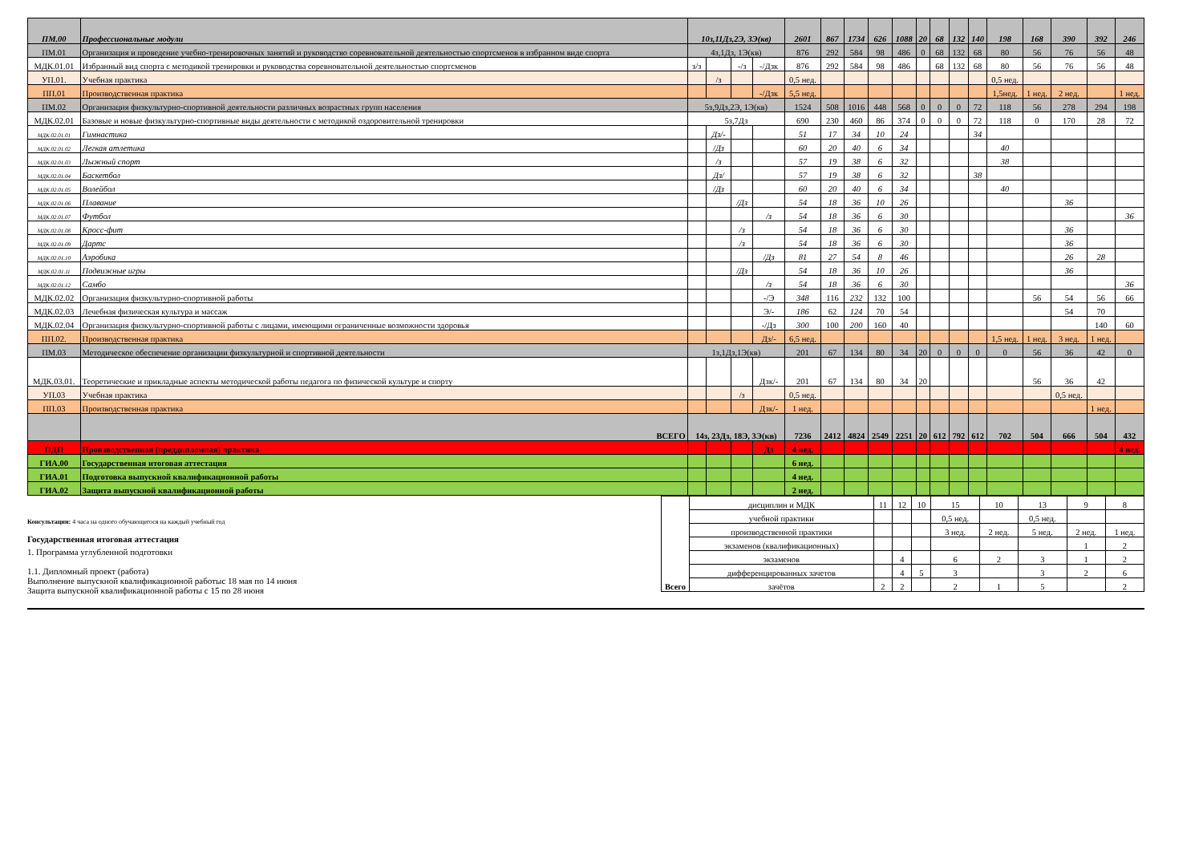| ПМ.00 | Профессиональные модули | 10з,11Дз,2Э, 3Э(кв) | | | | 2601 | 867 | 1734 | 626 | 1088 | 20 | 68 | 132 | 140 | 198 | 168 | 390 | 392 | 246 |
| ПМ.01 | Организация и проведение учебно-тренировочных занятий и руководство соревновательной деятельностью спортсменов в избранном виде спорта | 4з,1Дз, 1Э(кв) | | | | 876 | 292 | 584 | 98 | 486 | 0 | 68 | 132 | 68 | 80 | 56 | 76 | 56 | 48 |
| МДК.01.01 | Избранный вид спорта с методикой тренировки и руководства соревновательной деятельностью спортсменов | з/з | | -/з | -/Дзк | 876 | 292 | 584 | 98 | 486 | | 68 | 132 | 68 | 80 | 56 | 76 | 56 | 48 |
| УП.01. | Учебная практика | | /з | | | 0,5 нед. | | | | | | | | | 0,5 нед. | | | | |
| ПП.01 | Производственная практика | | | | -/Дзк | 5,5 нед. | | | | | | | | | 1,5нед. | 1 нед. | 2 нед. | | 1 нед. |
| ПМ.02 | Организация физкультурно-спортивной деятельности различных возрастных групп населения | 5з,9Дз,2Э, 1Э(кв) | | | | 1524 | 508 | 1016 | 448 | 568 | 0 | 0 | 0 | 72 | 118 | 56 | 278 | 294 | 198 |
| МДК.02.01 | Базовые и новые физкультурно-спортивные виды деятельности с методикой оздоровительной тренировки | 5з,7Дз | | | | 690 | 230 | 460 | 86 | 374 | 0 | 0 | 0 | 72 | 118 | 0 | 170 | 28 | 72 |
| МДК.02.01.01 | Гимнастика | | Дз/- | | | 51 | 17 | 34 | 10 | 24 | | | | 34 | | | | | |
| МДК.02.01.02 | Легкая атлетика | | /Дз | | | 60 | 20 | 40 | 6 | 34 | | | | | 40 | | | | |
| МДК.02.01.03 | Лыжный спорт | | /з | | | 57 | 19 | 38 | 6 | 32 | | | | | 38 | | | | |
| МДК.02.01.04 | Баскетбол | | Дз/ | | | 57 | 19 | 38 | 6 | 32 | | | | 38 | | | | | |
| МДК.02.01.05 | Волейбол | | /Дз | | | 60 | 20 | 40 | 6 | 34 | | | | | 40 | | | | |
| МДК.02.01.06 | Плавание | | | /Дз | | 54 | 18 | 36 | 10 | 26 | | | | | | | 36 | | |
| МДК.02.01.07 | Футбол | | | | /з | 54 | 18 | 36 | 6 | 30 | | | | | | | | | 36 |
| МДК.02.01.08 | Кросс-фит | | | /з | | 54 | 18 | 36 | 6 | 30 | | | | | | | 36 | | |
| МДК.02.01.09 | Дартс | | | /з | | 54 | 18 | 36 | 6 | 30 | | | | | | | 36 | | |
| МДК.02.01.10 | Аэробика | | | | /Дз | 81 | 27 | 54 | 8 | 46 | | | | | | | 26 | 28 | |
| МДК.02.01.11 | Подвижные игры | | | /Дз | | 54 | 18 | 36 | 10 | 26 | | | | | | | 36 | | |
| МДК.02.01.12 | Самбо | | | | /з | 54 | 18 | 36 | 6 | 30 | | | | | | | | | 36 |
| МДК.02.02 | Организация физкультурно-спортивной работы | | | | -/Э | 348 | 116 | 232 | 132 | 100 | | | | | | 56 | 54 | 56 | 66 |
| МДК.02.03 | Лечебная физическая культура и массаж | | | | Э/- | 186 | 62 | 124 | 70 | 54 | | | | | | | 54 | 70 | |
| МДК.02.04 | Организация физкультурно-спортивной работы с лицами, имеющими ограниченные возможности здоровья | | | | -/Дз | 300 | 100 | 200 | 160 | 40 | | | | | | | | 140 | 60 |
| ПП.02. | Производственная практика | | | | Дз/- | 6,5 нед. | | | | | | | | | 1,5 нед. | 1 нед. | 3 нед. | 1 нед. | |
| ПМ.03 | Методическое обеспечение организации физкультурной и спортивной деятельности | 1з,1Дз,1Э(кв) | | | | 201 | 67 | 134 | 80 | 34 | 20 | 0 | 0 | 0 | 0 | 56 | 36 | 42 | 0 |
| МДК.03.01. | Теоретические и прикладные аспекты методической работы педагога по физической культуре и спорту | | | | Дзк/- | 201 | 67 | 134 | 80 | 34 | 20 | | | | | 56 | 36 | 42 | |
| УП.03 | Учебная практика | | | /з | | 0,5 нед. | | | | | | | | | | | 0,5 нед. | | |
| ПП.03 | Производственная практика | | | | Дзк/- | 1 нед. | | | | | | | | | | | | 1 нед. | |
| | ВСЕГО | 14з, 23Дз, 18Э, 3Э(кв) | | | | 7236 | 2412 | 4824 | 2549 | 2251 | 20 | 612 | 792 | 612 | 702 | 504 | 666 | 504 | 432 |
| ПДП | Производственная (преддипломная) практика | | | | Дз | 4 нед. | | | | | | | | | | | | | 4 нед. |
| ГИА.00 | Государственная итоговая аттестация | | | | | 6 нед. | | | | | | | | | | | | | |
| ГИА.01 | Подготовка выпускной квалификационной работы | | | | | 4 нед. | | | | | | | | | | | | | |
| ГИА.02 | Защита выпускной квалификационной работы | | | | | 2 нед. | | | | | | | | | | | | | |
Консультации: 4 часа на одного обучающегося на каждый учебный год
Государственная итоговая аттестация
1. Программа углубленной подготовки
1.1. Дипломный проект (работа)
Выполнение выпускной квалификационной работыс 18 мая по 14 июня
Защита выпускной квалификационной работы с 15 по 28 июня
| Всего | дисциплин и МДК | 11 | 12 | 10 | 15 | 10 | 13 | 9 | 8 |
| | учебной практики | | | | 0,5 нед. | | 0,5 нед. | | |
| | производственной практики | | | | 3 нед. | 2 нед. | 5 нед. | 2 нед. | 1 нед. |
| | экзаменов (квалификационных) | | | | | | | 1 | 2 |
| | экзаменов | | 4 | | 6 | 2 | 3 | 1 | 2 |
| | дифференцированных зачетов | | 4 | 5 | 3 | | 3 | 2 | 6 |
| | зачётов | 2 | 2 | | 2 | 1 | 5 | | 2 |